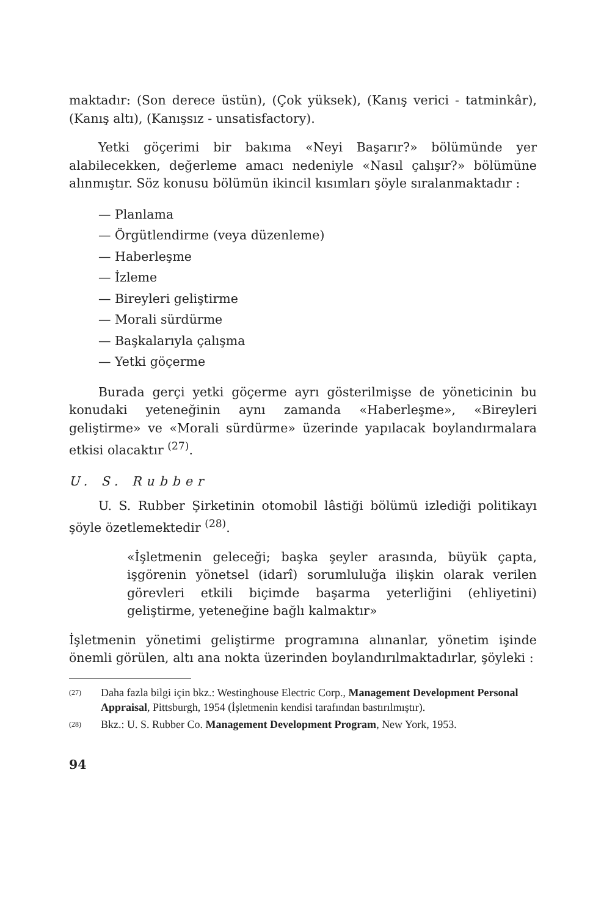maktadır: (Son derece üstün), (Çok yüksek), (Kanış verici - tatminkâr), (Kanış altı), (Kanışsız - unsatisfactory).
Yetki göçerimi bir bakıma «Neyi Başarır?» bölümünde yer alabilecekken, değerleme amacı nedeniyle «Nasıl çalışır?» bölümüne alınmıştır. Söz konusu bölümün ikincil kısımları şöyle sıralanmaktadır :
— Planlama
— Örgütlendirme (veya düzenleme)
— Haberleşme
— İzleme
— Bireyleri geliştirme
— Morali sürdürme
— Başkalarıyla çalışma
— Yetki göçerme
Burada gerçi yetki göçerme ayrı gösterilmişse de yöneticinin bu konudaki yeteneğinin aynı zamanda «Haberleşme», «Bireyleri geliştirme» ve «Morali sürdürme» üzerinde yapılacak boylandırmalara etkisi olacaktır <sup>(27)</sup>.
U. S. Rubber
U. S. Rubber Şirketinin otomobil lâstiği bölümü izlediği politikayı şöyle özetlemektedir <sup>(28)</sup>.
«İşletmenin geleceği; başka şeyler arasında, büyük çapta, işgörenin yönetsel (idarî) sorumluluğa ilişkin olarak verilen görevleri etkili biçimde başarma yeterliğini (ehliyetini) geliştirme, yeteneğine bağlı kalmaktır»
İşletmenin yönetimi geliştirme programına alınanlar, yönetim işinde önemli görülen, altı ana nokta üzerinden boylandırılmaktadırlar, şöyleki :
(27)
Daha fazla bilgi için bkz.: Westinghouse Electric Corp., Management Development Personal Appraisal, Pittsburgh, 1954 (İşletmenin kendisi tarafından bastırılmıştır).
(28)
Bkz.: U. S. Rubber Co. Management Development Program, New York, 1953.
94